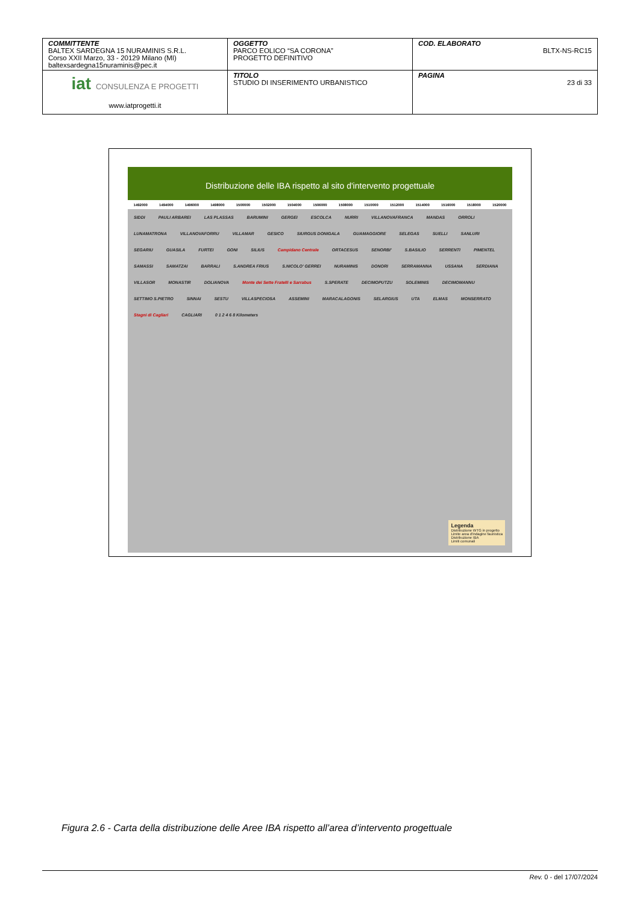| COMMITTENTE BALTEX SARDEGNA 15 NURAMINIS S.R.L. Corso XXII Marzo, 33 - 20129 Milano (MI) baltexsardegna15nuraminis@pec.it | OGGETTO PARCO EOLICO “SA CORONA” PROGETTO DEFINITIVO | COD. ELABORATO BLTX-NS-RC15 |
| iat CONSULENZA E PROGETTI www.iatprogetti.it | TITOLO STUDIO DI INSERIMENTO URBANISTICO | PAGINA 23 di 33 |
Distribuzione delle IBA rispetto al sito d'intervento progettuale
1492000 1494000 1496000 1498000 1500000 1502000 1504000 1506000 1508000 1510000 1512000 1514000 1516000 1518000 1520000
SIDDI PAULI ARBAREI LAS PLASSAS BARUMINI GERGEI ESCOLCA NURRI VILLANOVAFRANCA MANDAS ORROLI LUNAMATRONA VILLANOVAFORRU VILLAMAR GESICO SIURGUS DONIGALA GUAMAGGIORE SELEGAS SUELLI SANLURI SEGARIU GUASILA FURTEI GONI SILIUS Campidano Centrale ORTACESUS SENORBI' S.BASILIO SERRENTI PIMENTEL SAMASSI SAMATZAI BARRALI S.ANDREA FRIUS S.NICOLO' GERREI NURAMINIS DONORI SERRAMANNA USSANA SERDIANA VILLASOR MONASTIR DOLIANOVA Monte dei Sette Fratelli e Sarrabus S.SPERATE DECIMOPUTZU SOLEMINIS DECIMOMANNU SETTIMO S.PIETRO SINNAI SESTU VILLASPECIOSA ASSEMINI MARACALAGONIS SELARGIUS UTA ELMAS MONSERRATO Stagni di Cagliari CAGLIARI 0 1 2 4 6 8 Kilometers
Legenda
Distribuzione WTG in progetto
Limite area d'indagine faunistica
Distribuzione IBA
Limiti comunali
Figura 2.6 - Carta della distribuzione delle Aree IBA rispetto all’area d’intervento progettuale
Rev. 0 - del 17/07/2024